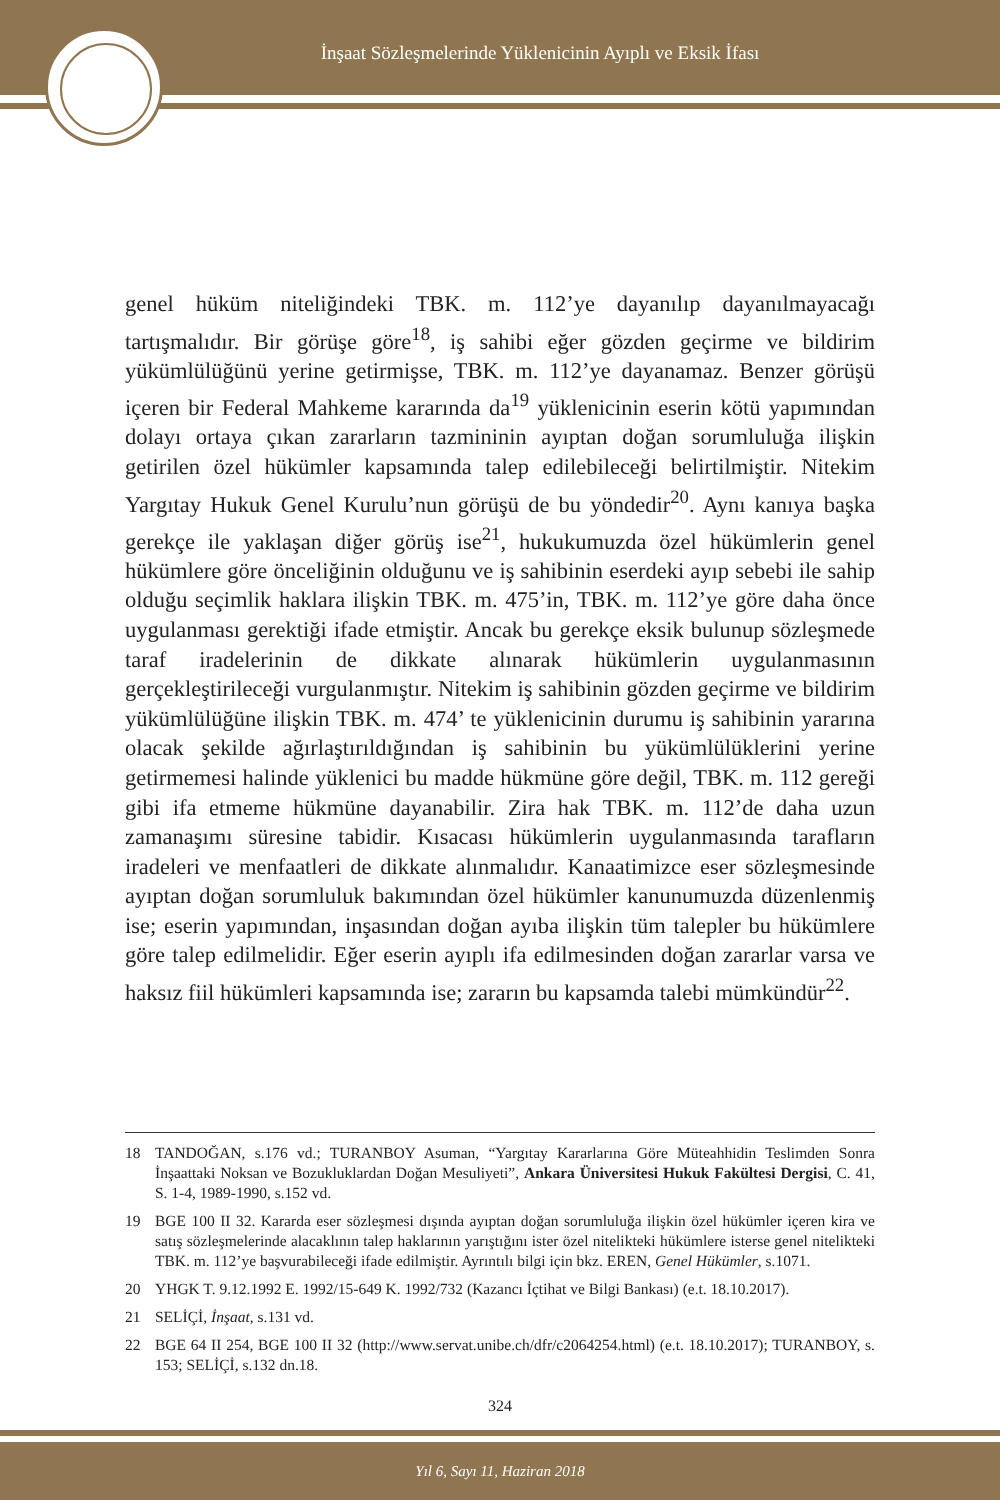İnşaat Sözleşmelerinde Yüklenicinin Ayıplı ve Eksik İfası
genel hüküm niteliğindeki TBK. m. 112’ye dayanılıp dayanılmayacağı tartışmalıdır. Bir görüşe göre<sup>18</sup>, iş sahibi eğer gözden geçirme ve bildirim yükümlülüğünü yerine getirmişse, TBK. m. 112’ye dayanamaz. Benzer görüşü içeren bir Federal Mahkeme kararında da<sup>19</sup> yüklenicinin eserin kötü yapımından dolayı ortaya çıkan zararların tazmininin ayıptan doğan sorumluluğa ilişkin getirilen özel hükümler kapsamında talep edilebileceği belirtilmiştir. Nitekim Yargıtay Hukuk Genel Kurulu’nun görüşü de bu yöndedir<sup>20</sup>. Aynı kanıya başka gerekçe ile yaklaşan diğer görüş ise<sup>21</sup>, hukukumuzda özel hükümlerin genel hükümlere göre önceliğinin olduğunu ve iş sahibinin eserdeki ayıp sebebi ile sahip olduğu seçimlik haklara ilişkin TBK. m. 475’in, TBK. m. 112’ye göre daha önce uygulanması gerektiği ifade etmiştir. Ancak bu gerekçe eksik bulunup sözleşmede taraf iradelerinin de dikkate alınarak hükümlerin uygulanmasının gerçekleştirileceği vurgulanmıştır. Nitekim iş sahibinin gözden geçirme ve bildirim yükümlülüğüne ilişkin TBK. m. 474’ te yüklenicinin durumu iş sahibinin yararına olacak şekilde ağırlaştırıldığından iş sahibinin bu yükümlülüklerini yerine getirmemesi halinde yüklenici bu madde hükmüne göre değil, TBK. m. 112 gereği gibi ifa etmeme hükmüne dayanabilir. Zira hak TBK. m. 112’de daha uzun zamanaşımı süresine tabidir. Kısacası hükümlerin uygulanmasında tarafların iradeleri ve menfaatleri de dikkate alınmalıdır. Kanaatimizce eser sözleşmesinde ayıptan doğan sorumluluk bakımından özel hükümler kanunumuzda düzenlenmiş ise; eserin yapımından, inşasından doğan ayıba ilişkin tüm talepler bu hükümlere göre talep edilmelidir. Eğer eserin ayıplı ifa edilmesinden doğan zararlar varsa ve haksız fiil hükümleri kapsamında ise; zararın bu kapsamda talebi mümkündür<sup>22</sup>.
18 TANDOĞAN, s.176 vd.; TURANBOY Asuman, “Yargıtay Kararlarına Göre Müteahhidin Teslimden Sonra İnşaattaki Noksan ve Bozukluklardan Doğan Mesuliyeti”, Ankara Üniversitesi Hukuk Fakültesi Dergisi, C. 41, S. 1-4, 1989-1990, s.152 vd.
19 BGE 100 II 32. Kararda eser sözleşmesi dışında ayıptan doğan sorumluluğa ilişkin özel hükümler içeren kira ve satış sözleşmelerinde alacaklının talep haklarının yarıştığını ister özel nitelikteki hükümlere isterse genel nitelikteki TBK. m. 112’ye başvurabileceği ifade edilmiştir. Ayrıntılı bilgi için bkz. EREN, Genel Hükümler, s.1071.
20 YHGK T. 9.12.1992 E. 1992/15-649 K. 1992/732 (Kazancı İçtihat ve Bilgi Bankası) (e.t. 18.10.2017).
21 SELİÇİ, İnşaat, s.131 vd.
22 BGE 64 II 254, BGE 100 II 32 (http://www.servat.unibe.ch/dfr/c2064254.html) (e.t. 18.10.2017); TURANBOY, s. 153; SELİÇİ, s.132 dn.18.
324
Yıl 6, Sayı 11, Haziran 2018